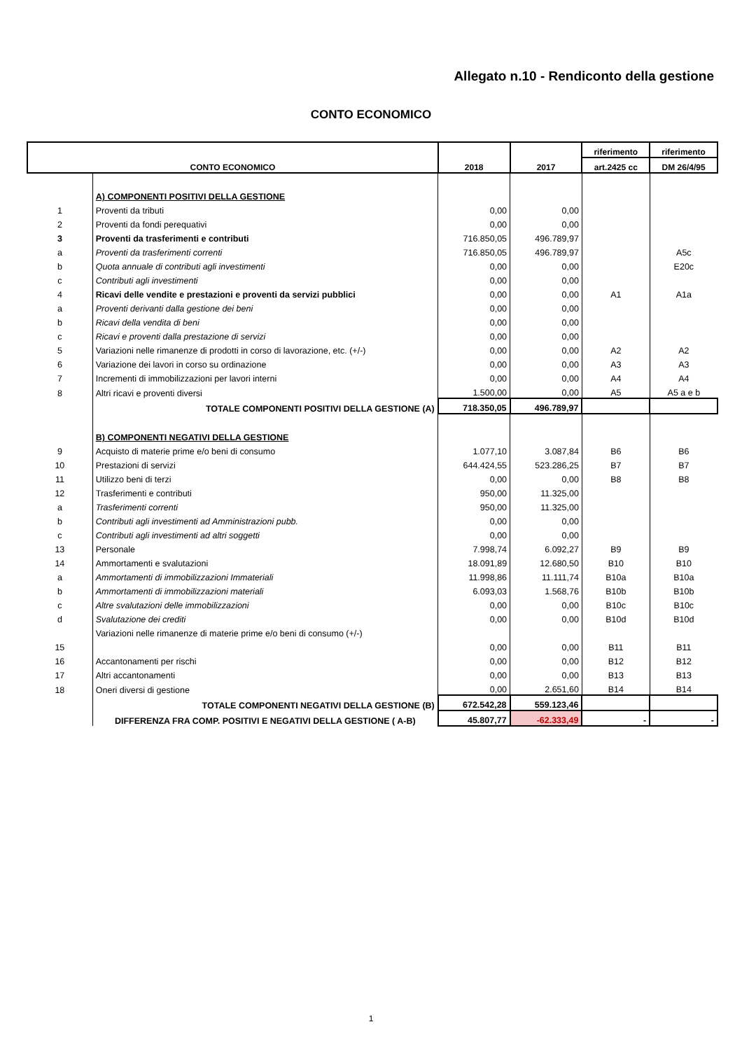Allegato n.10 - Rendiconto della gestione
CONTO ECONOMICO
| CONTO ECONOMICO | | 2018 | 2017 | riferimento | riferimento |
| --- | --- | --- | --- | --- | --- |
| | | | | art.2425 cc | DM 26/4/95 |
| | A) COMPONENTI POSITIVI DELLA GESTIONE | | | | |
| 1 | Proventi da tributi | 0,00 | 0,00 | | |
| 2 | Proventi da fondi perequativi | 0,00 | 0,00 | | |
| 3 | Proventi da trasferimenti e contributi | 716.850,05 | 496.789,97 | | |
| a | Proventi da trasferimenti correnti | 716.850,05 | 496.789,97 | | A5c |
| b | Quota annuale di contributi agli investimenti | 0,00 | 0,00 | | E20c |
| c | Contributi agli investimenti | 0,00 | 0,00 | | |
| 4 | Ricavi delle vendite e prestazioni e proventi da servizi pubblici | 0,00 | 0,00 | A1 | A1a |
| a | Proventi derivanti dalla gestione dei beni | 0,00 | 0,00 | | |
| b | Ricavi della vendita di beni | 0,00 | 0,00 | | |
| c | Ricavi e proventi dalla prestazione di servizi | 0,00 | 0,00 | | |
| 5 | Variazioni nelle rimanenze di prodotti in corso di lavorazione, etc. (+/-) | 0,00 | 0,00 | A2 | A2 |
| 6 | Variazione dei lavori in corso su ordinazione | 0,00 | 0,00 | A3 | A3 |
| 7 | Incrementi di immobilizzazioni per lavori interni | 0,00 | 0,00 | A4 | A4 |
| 8 | Altri ricavi e proventi diversi | 1.500,00 | 0,00 | A5 | A5 a e b |
| | TOTALE COMPONENTI POSITIVI DELLA GESTIONE (A) | 718.350,05 | 496.789,97 | | |
| | B) COMPONENTI NEGATIVI DELLA GESTIONE | | | | |
| 9 | Acquisto di materie prime e/o beni di consumo | 1.077,10 | 3.087,84 | B6 | B6 |
| 10 | Prestazioni di servizi | 644.424,55 | 523.286,25 | B7 | B7 |
| 11 | Utilizzo beni di terzi | 0,00 | 0,00 | B8 | B8 |
| 12 | Trasferimenti e contributi | 950,00 | 11.325,00 | | |
| a | Trasferimenti correnti | 950,00 | 11.325,00 | | |
| b | Contributi agli investimenti ad Amministrazioni pubb. | 0,00 | 0,00 | | |
| c | Contributi agli investimenti ad altri soggetti | 0,00 | 0,00 | | |
| 13 | Personale | 7.998,74 | 6.092,27 | B9 | B9 |
| 14 | Ammortamenti e svalutazioni | 18.091,89 | 12.680,50 | B10 | B10 |
| a | Ammortamenti di immobilizzazioni Immateriali | 11.998,86 | 11.111,74 | B10a | B10a |
| b | Ammortamenti di immobilizzazioni materiali | 6.093,03 | 1.568,76 | B10b | B10b |
| c | Altre svalutazioni delle immobilizzazioni | 0,00 | 0,00 | B10c | B10c |
| d | Svalutazione dei crediti | 0,00 | 0,00 | B10d | B10d |
| | Variazioni nelle rimanenze di materie prime e/o beni di consumo (+/-) | | | | |
| 15 | | 0,00 | 0,00 | B11 | B11 |
| 16 | Accantonamenti per rischi | 0,00 | 0,00 | B12 | B12 |
| 17 | Altri accantonamenti | 0,00 | 0,00 | B13 | B13 |
| 18 | Oneri diversi di gestione | 0,00 | 2.651,60 | B14 | B14 |
| | TOTALE COMPONENTI NEGATIVI DELLA GESTIONE (B) | 672.542,28 | 559.123,46 | | |
| | DIFFERENZA FRA COMP. POSITIVI E NEGATIVI DELLA GESTIONE ( A-B) | 45.807,77 | -62.333,49 | - | - |
1